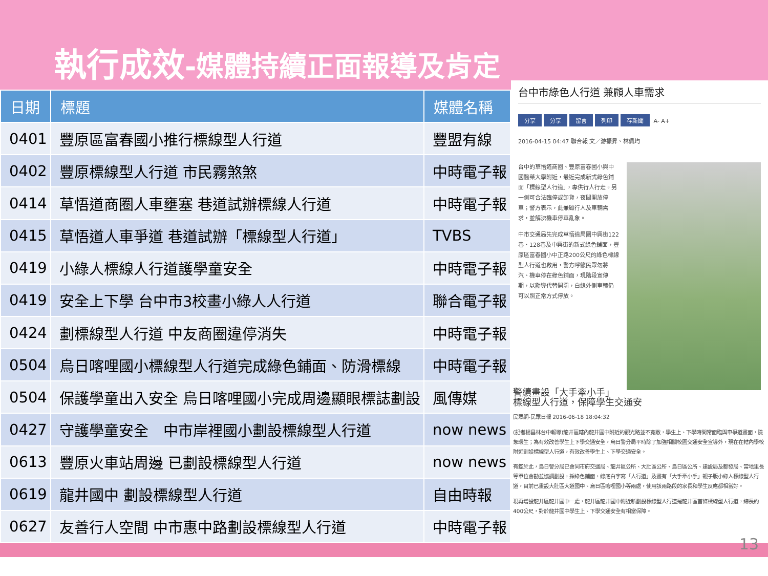執行成效-媒體持續正面報導及肯定
| 日期 | 標題 | 媒體名稱 |
| --- | --- | --- |
| 0401 | 豐原區富春國小推行標線型人行道 | 豐盟有線 |
| 0402 | 豐原標線型人行道 市民霧煞煞 | 中時電子報 |
| 0414 | 草悟道商圈人車壅塞 巷道試辦標線人行道 | 中時電子報 |
| 0415 | 草悟道人車爭道 巷道試辦「標線型人行道」 | TVBS |
| 0419 | 小綠人標線人行道護學童安全 | 中時電子報 |
| 0419 | 安全上下學 台中市3校畫小綠人人行道 | 聯合電子報 |
| 0424 | 劃標線型人行道 中友商圈違停消失 | 中時電子報 |
| 0504 | 烏日喀哩國小標線型人行道完成綠色鋪面、防滑標線 | 中時電子報 |
| 0504 | 保護學童出入安全 烏日喀哩國小完成周邊顯眼標誌劃設 | 風傳媒 |
| 0427 | 守護學童安全 中市岸裡國小劃設標線型人行道 | now news |
| 0613 | 豐原火車站周邊 已劃設標線型人行道 | now news |
| 0619 | 龍井國中 劃設標線型人行道 | 自由時報 |
| 0627 | 友善行人空間 中市惠中路劃設標線型人行道 | 中時電子報 |
台中市綠色人行道 兼顧人車需求
分享 分享 留言 列印 存新聞 A- A+
2016-04-15 04:47 聯合報 文／游振昇、林佩均
台中的草悟道商圈、豐原富春國小與中國醫藥大學附近，最近完成新式綠色鋪面「標線型人行道」，專供行人行走。另一側可合法臨停或卸貨，夜間開放停車；警方表示，此兼顧行人及車輛需求，並解決機車停車亂象。
中市交通局先完成草悟道周圍中興街122巷、128巷及中興街的新式綠色鋪面，豐原區富春國小中正路200公尺的綠色標線型人行道也啟用，警方呼籲民眾勿將汽、機車停在綠色鋪面，現階段宣傳期，以勸導代替開罰，白線外側車輛仍可以照正常方式停放。
警續畫設「大手牽小手」標線型人行道，保障學生交通安
民眾網-民眾日報 2016-06-18 18:04:32
(記者楊昌林台中報導)龍井區轄內龍井國中附近的觀光路並不寬敞，學生上、下學時間常面臨與車爭道畫面，險象環生；為有效改善學生上下學交通安全，烏日警分局平時除了加強相關校園交通安全宣導外，現在在轄內學校附近劃設標線型人行道，有效改善學生上、下學交通安全。
有鑑於此，烏日警分局已會同市府交通局、龍井區公所、大肚區公所、烏日區公所、建設局及都發局、當地里長等單位會勘並協調劃設，採綠色鋪面，線底白字寫「人行道」及畫有「大手牽小手」親子版小綠人標線型人行道，目前已畫設大肚區大道國中、烏日區喀哩國小等兩處，使用該兩路段的家長和學生反應都相當好。
現再增設龍井區龍井國中一處，龍井區龍井國中附近新劃設標線型人行道是龍井區首條標線型人行道，總長約400公尺，對於龍井國中學生上、下學交通安全有相當保障。
13